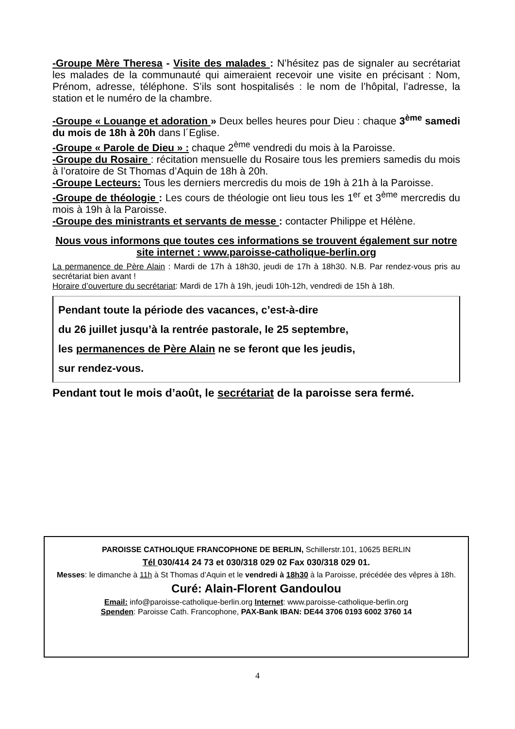-Groupe Mère Theresa - Visite des malades : N’hésitez pas de signaler au secrétariat les malades de la communauté qui aimeraient recevoir une visite en précisant : Nom, Prénom, adresse, téléphone. S’ils sont hospitalisés : le nom de l’hôpital, l’adresse, la station et le numéro de la chambre.
-Groupe « Louange et adoration » Deux belles heures pour Dieu : chaque 3<sup>ème</sup> samedi du mois de 18h à 20h dans l´Eglise.
-Groupe « Parole de Dieu » : chaque 2<sup>ème</sup> vendredi du mois à la Paroisse.
-Groupe du Rosaire : récitation mensuelle du Rosaire tous les premiers samedis du mois à l’oratoire de St Thomas d’Aquin de 18h à 20h.
-Groupe Lecteurs: Tous les derniers mercredis du mois de 19h à 21h à la Paroisse.
-Groupe de théologie : Les cours de théologie ont lieu tous les 1<sup>er</sup> et 3<sup>ème</sup> mercredis du mois à 19h à la Paroisse.
-Groupe des ministrants et servants de messe : contacter Philippe et Hélène.
Nous vous informons que toutes ces informations se trouvent également sur notre site internet : www.paroisse-catholique-berlin.org
La permanence de Père Alain : Mardi de 17h à 18h30, jeudi de 17h à 18h30. N.B. Par rendez-vous pris au secrétariat bien avant !
Horaire d’ouverture du secrétariat: Mardi de 17h à 19h, jeudi 10h-12h, vendredi de 15h à 18h.
Pendant toute la période des vacances, c’est-à-dire
du 26 juillet jusqu’à la rentrée pastorale, le 25 septembre,
les permanences de Père Alain ne se feront que les jeudis,
sur rendez-vous.
Pendant tout le mois d’août, le secrétariat de la paroisse sera fermé.
PAROISSE CATHOLIQUE FRANCOPHONE DE BERLIN, Schillerstr.101, 10625 BERLIN
Tél 030/414 24 73 et 030/318 029 02 Fax 030/318 029 01.
Messes: le dimanche à 11h à St Thomas d’Aquin et le vendredi à 18h30 à la Paroisse, précédée des vêpres à 18h.
Curé: Alain-Florent Gandoulou
Email: info@paroisse-catholique-berlin.org Internet: www.paroisse-catholique-berlin.org
Spenden: Paroisse Cath. Francophone, PAX-Bank IBAN: DE44 3706 0193 6002 3760 14
4